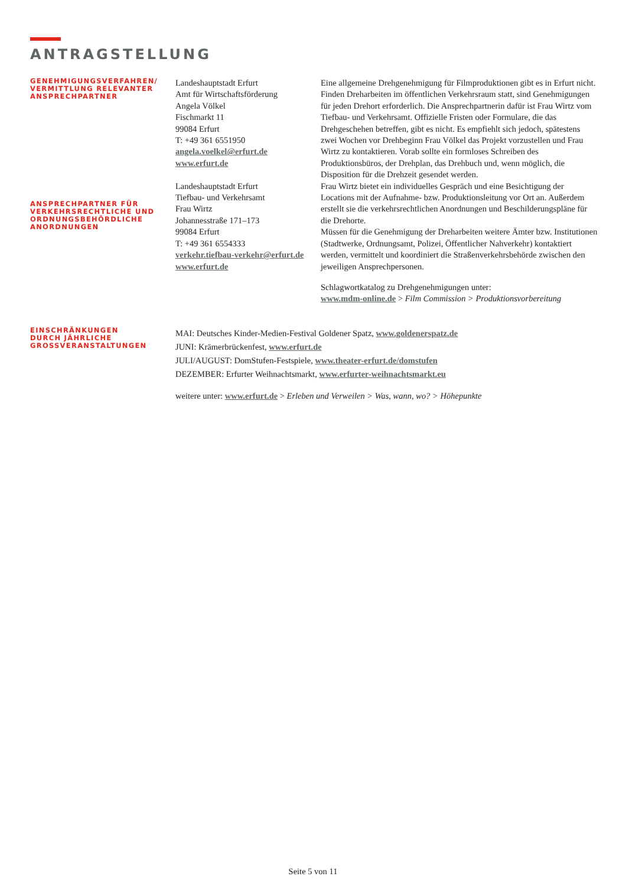ANTRAGSTELLUNG
GENEHMIGUNGSVERFAHREN/
VERMITTLUNG RELEVANTER
ANSPRECHPARTNER
ANSPRECHPARTNER FÜR
VERKEHRSRECHTLICHE UND
ORDNUNGSBEHÖRDLICHE
ANORDNUNGEN
Landeshauptstadt Erfurt
Amt für Wirtschaftsförderung
Angela Völkel
Fischmarkt 11
99084 Erfurt
T: +49 361 6551950
angela.voelkel@erfurt.de
www.erfurt.de
Landeshauptstadt Erfurt
Tiefbau- und Verkehrsamt
Frau Wirtz
Johannesstraße 171–173
99084 Erfurt
T: +49 361 6554333
verkehr.tiefbau-verkehr@erfurt.de
www.erfurt.de
Eine allgemeine Drehgenehmigung für Filmproduktionen gibt es in Erfurt nicht. Finden Dreharbeiten im öffentlichen Verkehrsraum statt, sind Genehmigungen für jeden Drehort erforderlich. Die Ansprechpartnerin dafür ist Frau Wirtz vom Tiefbau- und Verkehrsamt. Offizielle Fristen oder Formulare, die das Drehgeschehen betreffen, gibt es nicht. Es empfiehlt sich jedoch, spätestens zwei Wochen vor Drehbeginn Frau Völkel das Projekt vorzustellen und Frau Wirtz zu kontaktieren. Vorab sollte ein formloses Schreiben des Produktionsbüros, der Drehplan, das Drehbuch und, wenn möglich, die Disposition für die Drehzeit gesendet werden.
Frau Wirtz bietet ein individuelles Gespräch und eine Besichtigung der Locations mit der Aufnahme- bzw. Produktionsleitung vor Ort an. Außerdem erstellt sie die verkehrsrechtlichen Anordnungen und Beschilderungspläne für die Drehorte.
Müssen für die Genehmigung der Dreharbeiten weitere Ämter bzw. Institutionen (Stadtwerke, Ordnungsamt, Polizei, Öffentlicher Nahverkehr) kontaktiert werden, vermittelt und koordiniert die Straßenverkehrsbehörde zwischen den jeweiligen Ansprechpersonen.
Schlagwortkatalog zu Drehgenehmigungen unter:
www.mdm-online.de > Film Commission > Produktionsvorbereitung
EINSCHRÄNKUNGEN
DURCH JÄHRLICHE
GROSSVERANSTALTUNGEN
MAI: Deutsches Kinder-Medien-Festival Goldener Spatz, www.goldenerspatz.de
JUNI: Krämerbrückenfest, www.erfurt.de
JULI/AUGUST: DomStufen-Festspiele, www.theater-erfurt.de/domstufen
DEZEMBER: Erfurter Weihnachtsmarkt, www.erfurter-weihnachtsmarkt.eu
weitere unter: www.erfurt.de > Erleben und Verweilen > Was, wann, wo? > Höhepunkte
Seite 5 von 11